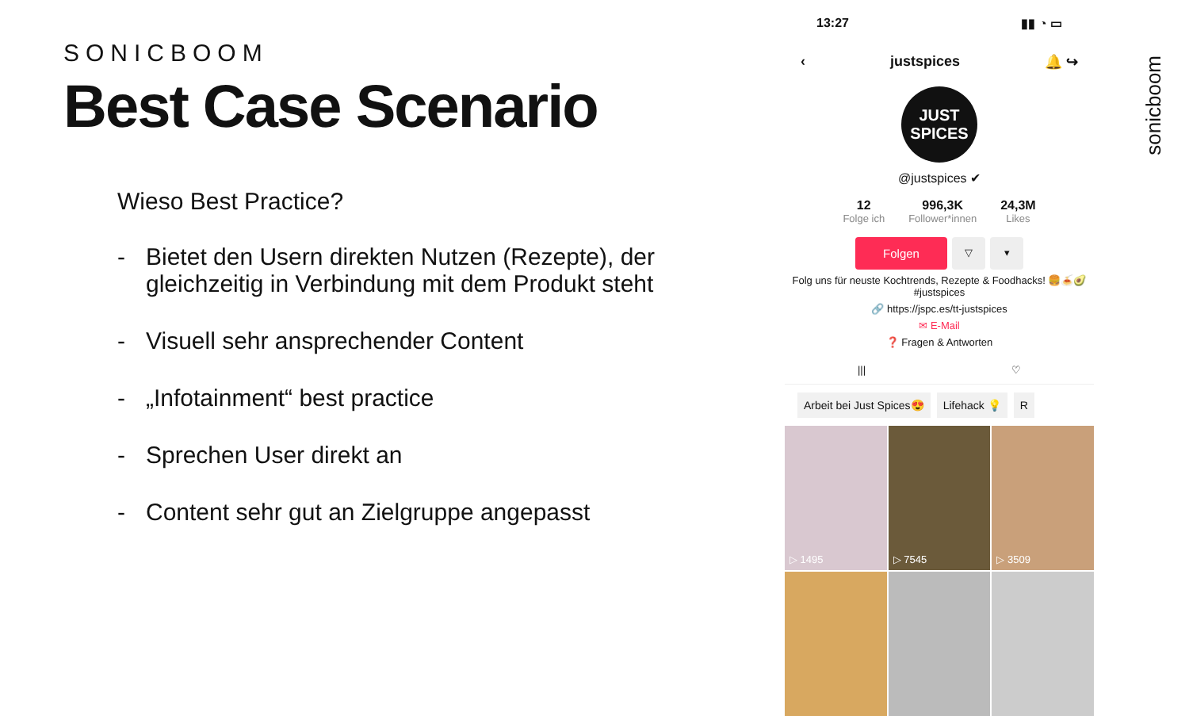SONICBOOM
Best Case Scenario
Wieso Best Practice?
- Bietet den Usern direkten Nutzen (Rezepte), der gleichzeitig in Verbindung mit dem Produkt steht
- Visuell sehr ansprechender Content
- „Infotainment“ best practice
- Sprechen User direkt an
- Content sehr gut an Zielgruppe angepasst
13:27 ▮▮ ◔ ▭
‹ justspices 🔔 ↪
JUST SPICES
@justspices ✔
12
Folge ich
996,3K
Follower*innen
24,3M
Likes
Folgen
▽ ▾
Folg uns für neuste Kochtrends, Rezepte & Foodhacks! 🍔🍝🥑 #justspices
🔗 https://jspc.es/tt-justspices
✉ E-Mail
❓ Fragen & Antworten
||| ♡
Arbeit bei Just Spices😍 Lifehack 💡 R
▷ 1495
▷ 7545
▷ 3509
sonicboom